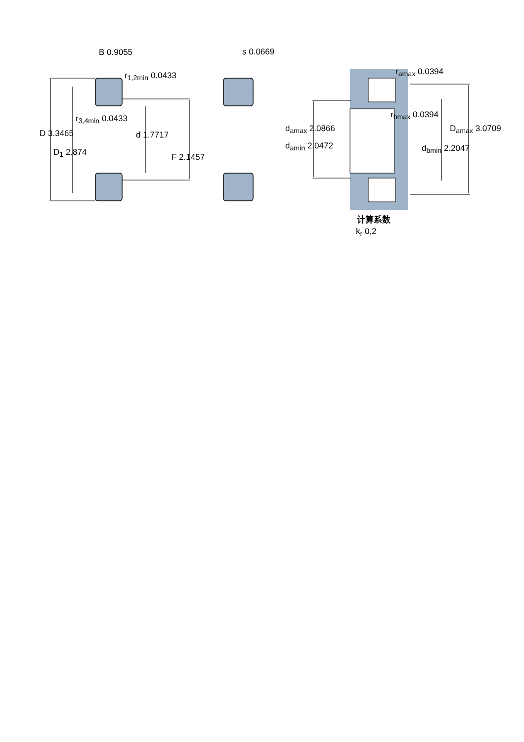B 0.9055
r<sub>1,2min</sub> 0.0433
s 0.0669
r<sub>3,4min</sub> 0.0433
D 3.3465
D<sub>1</sub> 2.874
d 1.7717
F 2.1457
r<sub>amax</sub> 0.0394
r<sub>bmax</sub> 0.0394
d<sub>amax</sub> 2.0866
d<sub>amin</sub> 2.0472
D<sub>amax</sub> 3.0709
d<sub>bmin</sub> 2.2047
计算系数
k<sub>r</sub> 0,2